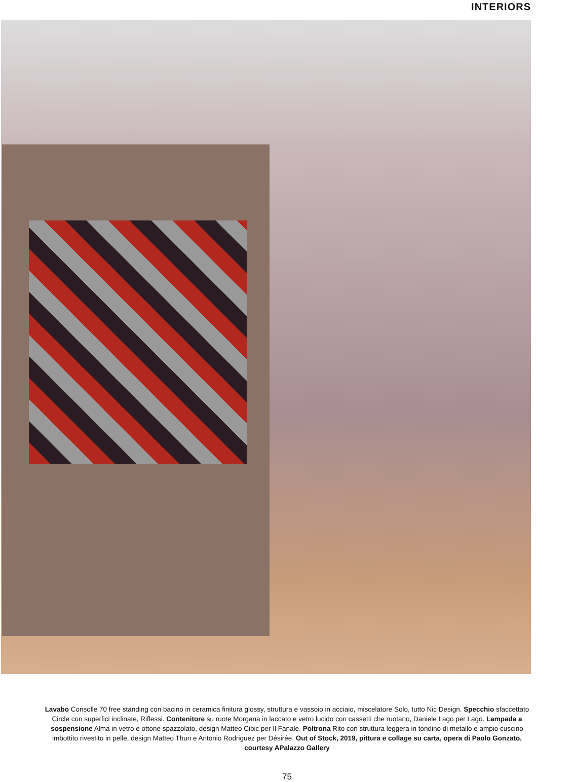INTERIORS
Lavabo Consolle 70 free standing con bacino in ceramica finitura glossy, struttura e vassoio in acciaio, miscelatore Solo, tutto Nic Design. Specchio sfaccettato Circle con superfici inclinate, Riflessi. Contenitore su ruote Morgana in laccato e vetro lucido con cassetti che ruotano, Daniele Lago per Lago. Lampada a sospensione Alma in vetro e ottone spazzolato, design Matteo Cibic per Il Fanale. Poltrona Rito con struttura leggera in tondino di metallo e ampio cuscino imbottito rivestito in pelle, design Matteo Thun e Antonio Rodriguez per Désirée. Out of Stock, 2019, pittura e collage su carta, opera di Paolo Gonzato, courtesy APalazzo Gallery
75